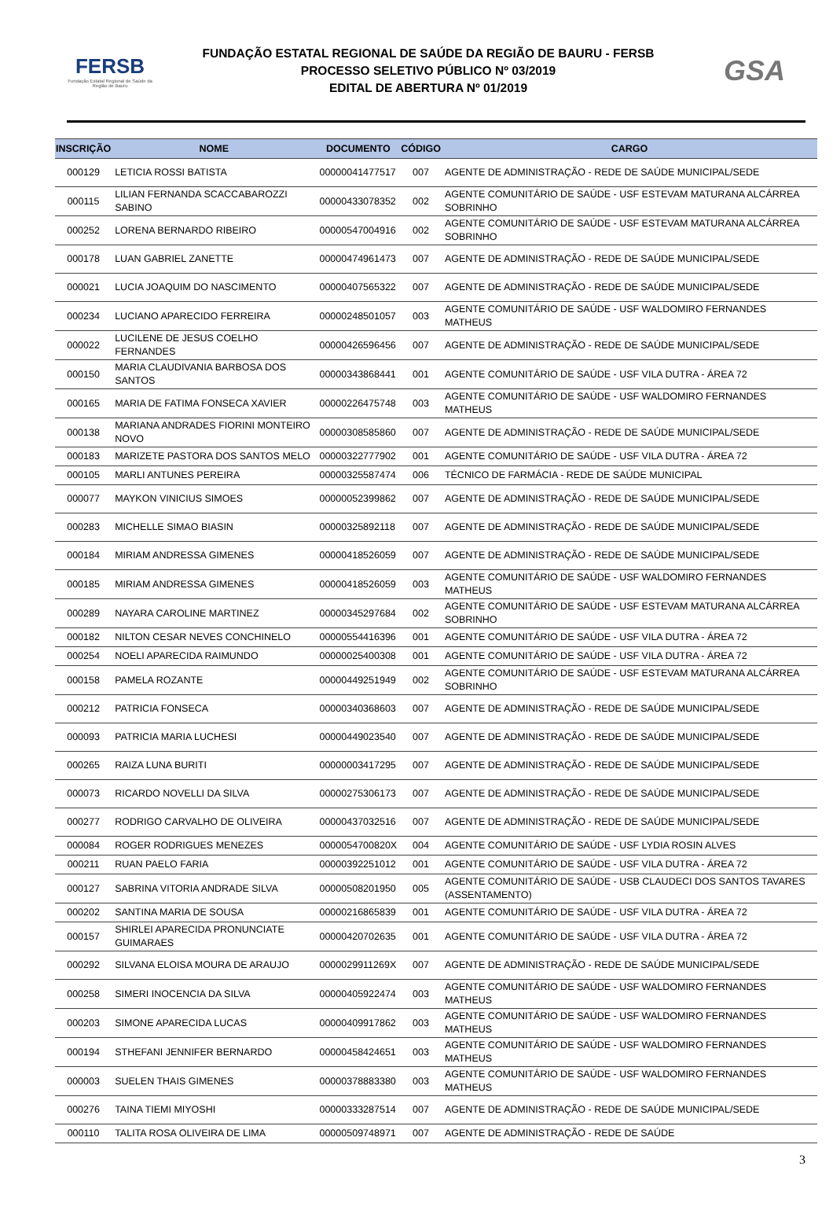FERSB
Fundação Estatal Regional de Saúde da Região de Bauru
FUNDAÇÃO ESTATAL REGIONAL DE SAÚDE DA REGIÃO DE BAURU - FERSB
PROCESSO SELETIVO PÚBLICO Nº 03/2019
EDITAL DE ABERTURA Nº 01/2019
GSA
| INSCRIÇÃO | NOME | DOCUMENTO | CÓDIGO | CARGO |
| --- | --- | --- | --- | --- |
| 000129 | LETICIA ROSSI BATISTA | 00000041477517 | 007 | AGENTE DE ADMINISTRAÇÃO - REDE DE SAÚDE MUNICIPAL/SEDE |
| 000115 | LILIAN FERNANDA SCACCABAROZZI SABINO | 00000433078352 | 002 | AGENTE COMUNITÁRIO DE SAÚDE - USF ESTEVAM MATURANA ALCÁRREA SOBRINHO |
| 000252 | LORENA BERNARDO RIBEIRO | 00000547004916 | 002 | AGENTE COMUNITÁRIO DE SAÚDE - USF ESTEVAM MATURANA ALCÁRREA SOBRINHO |
| 000178 | LUAN GABRIEL ZANETTE | 00000474961473 | 007 | AGENTE DE ADMINISTRAÇÃO - REDE DE SAÚDE MUNICIPAL/SEDE |
| 000021 | LUCIA JOAQUIM DO NASCIMENTO | 00000407565322 | 007 | AGENTE DE ADMINISTRAÇÃO - REDE DE SAÚDE MUNICIPAL/SEDE |
| 000234 | LUCIANO APARECIDO FERREIRA | 00000248501057 | 003 | AGENTE COMUNITÁRIO DE SAÚDE - USF WALDOMIRO FERNANDES MATHEUS |
| 000022 | LUCILENE DE JESUS COELHO FERNANDES | 00000426596456 | 007 | AGENTE DE ADMINISTRAÇÃO - REDE DE SAÚDE MUNICIPAL/SEDE |
| 000150 | MARIA CLAUDIVANIA BARBOSA DOS SANTOS | 00000343868441 | 001 | AGENTE COMUNITÁRIO DE SAÚDE - USF VILA DUTRA - ÁREA 72 |
| 000165 | MARIA DE FATIMA FONSECA XAVIER | 00000226475748 | 003 | AGENTE COMUNITÁRIO DE SAÚDE - USF WALDOMIRO FERNANDES MATHEUS |
| 000138 | MARIANA ANDRADES FIORINI MONTEIRO NOVO | 00000308585860 | 007 | AGENTE DE ADMINISTRAÇÃO - REDE DE SAÚDE MUNICIPAL/SEDE |
| 000183 | MARIZETE PASTORA DOS SANTOS MELO | 00000322777902 | 001 | AGENTE COMUNITÁRIO DE SAÚDE - USF VILA DUTRA - ÁREA 72 |
| 000105 | MARLI ANTUNES PEREIRA | 00000325587474 | 006 | TÉCNICO DE FARMÁCIA - REDE DE SAÚDE MUNICIPAL |
| 000077 | MAYKON VINICIUS SIMOES | 00000052399862 | 007 | AGENTE DE ADMINISTRAÇÃO - REDE DE SAÚDE MUNICIPAL/SEDE |
| 000283 | MICHELLE SIMAO BIASIN | 00000325892118 | 007 | AGENTE DE ADMINISTRAÇÃO - REDE DE SAÚDE MUNICIPAL/SEDE |
| 000184 | MIRIAM ANDRESSA GIMENES | 00000418526059 | 007 | AGENTE DE ADMINISTRAÇÃO - REDE DE SAÚDE MUNICIPAL/SEDE |
| 000185 | MIRIAM ANDRESSA GIMENES | 00000418526059 | 003 | AGENTE COMUNITÁRIO DE SAÚDE - USF WALDOMIRO FERNANDES MATHEUS |
| 000289 | NAYARA CAROLINE MARTINEZ | 00000345297684 | 002 | AGENTE COMUNITÁRIO DE SAÚDE - USF ESTEVAM MATURANA ALCÁRREA SOBRINHO |
| 000182 | NILTON CESAR NEVES CONCHINELO | 00000554416396 | 001 | AGENTE COMUNITÁRIO DE SAÚDE - USF VILA DUTRA - ÁREA 72 |
| 000254 | NOELI APARECIDA RAIMUNDO | 00000025400308 | 001 | AGENTE COMUNITÁRIO DE SAÚDE - USF VILA DUTRA - ÁREA 72 |
| 000158 | PAMELA ROZANTE | 00000449251949 | 002 | AGENTE COMUNITÁRIO DE SAÚDE - USF ESTEVAM MATURANA ALCÁRREA SOBRINHO |
| 000212 | PATRICIA FONSECA | 00000340368603 | 007 | AGENTE DE ADMINISTRAÇÃO - REDE DE SAÚDE MUNICIPAL/SEDE |
| 000093 | PATRICIA MARIA LUCHESI | 00000449023540 | 007 | AGENTE DE ADMINISTRAÇÃO - REDE DE SAÚDE MUNICIPAL/SEDE |
| 000265 | RAIZA LUNA BURITI | 00000003417295 | 007 | AGENTE DE ADMINISTRAÇÃO - REDE DE SAÚDE MUNICIPAL/SEDE |
| 000073 | RICARDO NOVELLI DA SILVA | 00000275306173 | 007 | AGENTE DE ADMINISTRAÇÃO - REDE DE SAÚDE MUNICIPAL/SEDE |
| 000277 | RODRIGO CARVALHO DE OLIVEIRA | 00000437032516 | 007 | AGENTE DE ADMINISTRAÇÃO - REDE DE SAÚDE MUNICIPAL/SEDE |
| 000084 | ROGER RODRIGUES MENEZES | 0000054700820X | 004 | AGENTE COMUNITÁRIO DE SAÚDE - USF LYDIA ROSIN ALVES |
| 000211 | RUAN PAELO FARIA | 00000392251012 | 001 | AGENTE COMUNITÁRIO DE SAÚDE - USF VILA DUTRA - ÁREA 72 |
| 000127 | SABRINA VITORIA ANDRADE SILVA | 00000508201950 | 005 | AGENTE COMUNITÁRIO DE SAÚDE - USB CLAUDECI DOS SANTOS TAVARES (ASSENTAMENTO) |
| 000202 | SANTINA MARIA DE SOUSA | 00000216865839 | 001 | AGENTE COMUNITÁRIO DE SAÚDE - USF VILA DUTRA - ÁREA 72 |
| 000157 | SHIRLEI APARECIDA PRONUNCIATE GUIMARAES | 00000420702635 | 001 | AGENTE COMUNITÁRIO DE SAÚDE - USF VILA DUTRA - ÁREA 72 |
| 000292 | SILVANA ELOISA MOURA DE ARAUJO | 0000029911269X | 007 | AGENTE DE ADMINISTRAÇÃO - REDE DE SAÚDE MUNICIPAL/SEDE |
| 000258 | SIMERI INOCENCIA DA SILVA | 00000405922474 | 003 | AGENTE COMUNITÁRIO DE SAÚDE - USF WALDOMIRO FERNANDES MATHEUS |
| 000203 | SIMONE APARECIDA LUCAS | 00000409917862 | 003 | AGENTE COMUNITÁRIO DE SAÚDE - USF WALDOMIRO FERNANDES MATHEUS |
| 000194 | STHEFANI JENNIFER BERNARDO | 00000458424651 | 003 | AGENTE COMUNITÁRIO DE SAÚDE - USF WALDOMIRO FERNANDES MATHEUS |
| 000003 | SUELEN THAIS GIMENES | 00000378883380 | 003 | AGENTE COMUNITÁRIO DE SAÚDE - USF WALDOMIRO FERNANDES MATHEUS |
| 000276 | TAINA TIEMI MIYOSHI | 00000333287514 | 007 | AGENTE DE ADMINISTRAÇÃO - REDE DE SAÚDE MUNICIPAL/SEDE |
| 000110 | TALITA ROSA OLIVEIRA DE LIMA | 00000509748971 | 007 | AGENTE DE ADMINISTRAÇÃO - REDE DE SAÚDE |
3